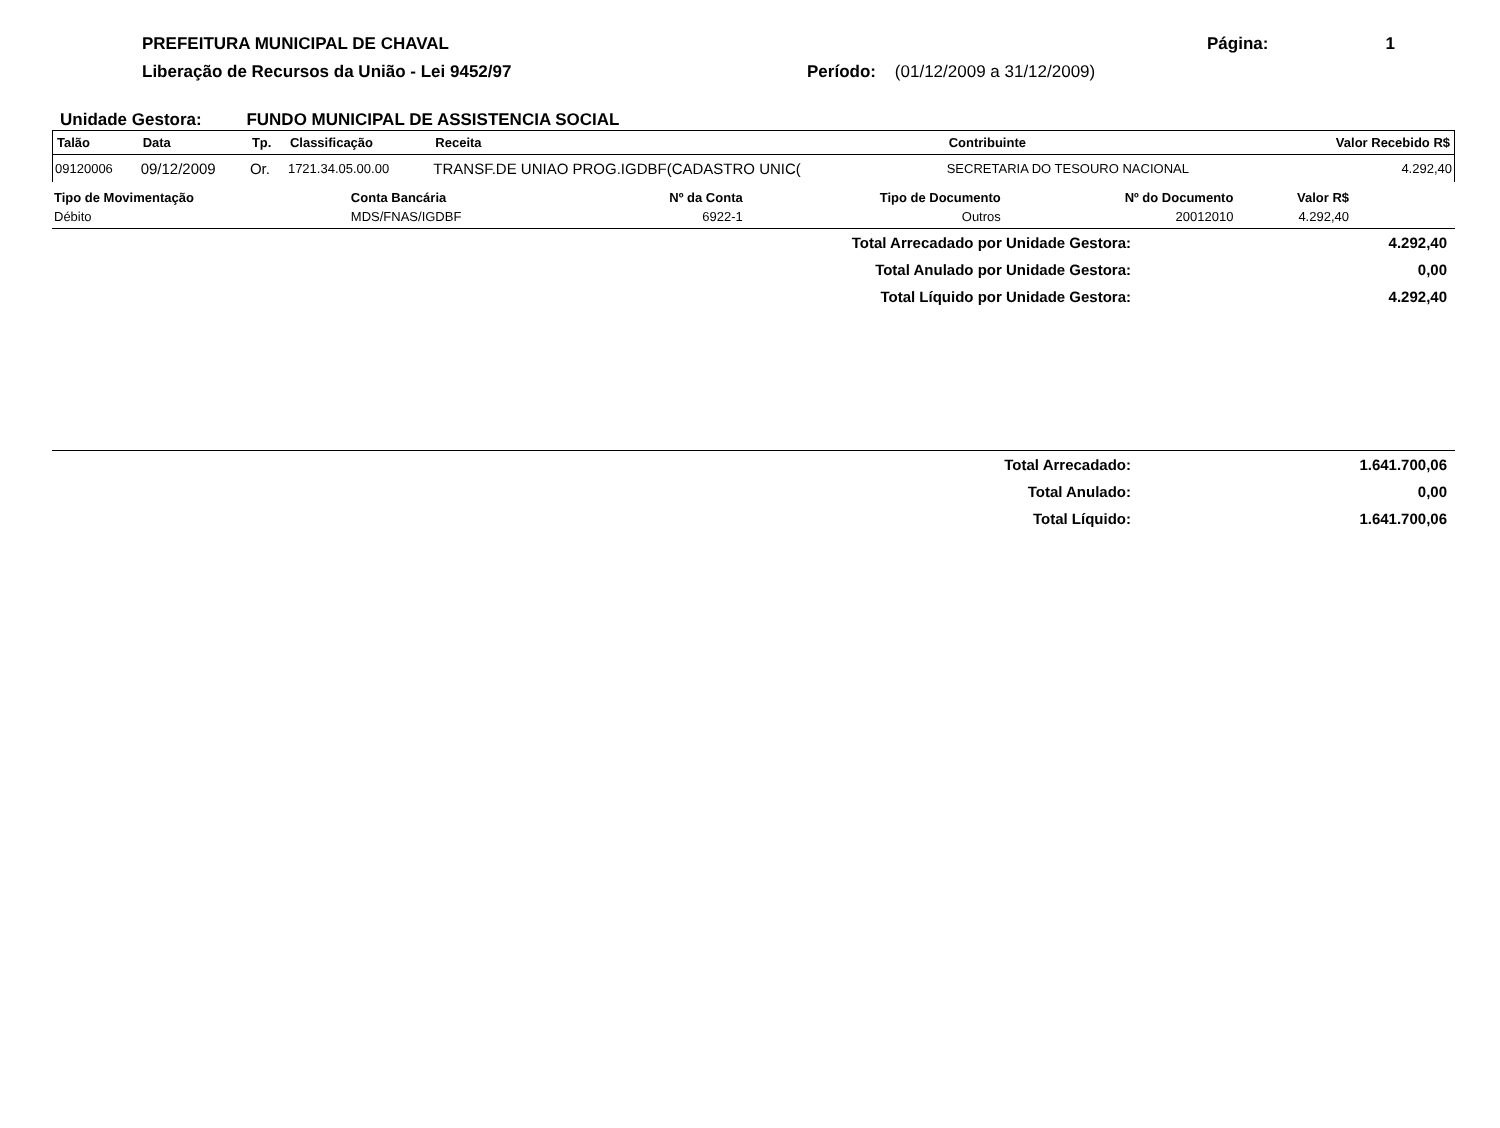PREFEITURA MUNICIPAL DE CHAVAL Página: 1
Liberação de Recursos da União - Lei 9452/97 Período: (01/12/2009 a 31/12/2009)
Unidade Gestora: FUNDO MUNICIPAL DE ASSISTENCIA SOCIAL
| Talão | Data | Tp. | Classificação | Receita | Contribuinte | Valor Recebido R$ |
| --- | --- | --- | --- | --- | --- | --- |
| 09120006 | 09/12/2009 | Or. | 1721.34.05.00.00 | TRANSF.DE UNIAO PROG.IGDBF(CADASTRO UNIC( | SECRETARIA DO TESOURO NACIONAL | 4.292,40 |
| Tipo de Movimentação | Conta Bancária | Nº da Conta | Tipo de Documento | Nº do Documento | Valor R$ | |
| --- | --- | --- | --- | --- | --- | --- |
| Débito | MDS/FNAS/IGDBF | 6922-1 | Outros | 20012010 | 4.292,40 | |
| Total Arrecadado por Unidade Gestora: | 4.292,40 |
| Total Anulado por Unidade Gestora: | 0,00 |
| Total Líquido por Unidade Gestora: | 4.292,40 |
| Total Arrecadado: | 1.641.700,06 |
| Total Anulado: | 0,00 |
| Total Líquido: | 1.641.700,06 |